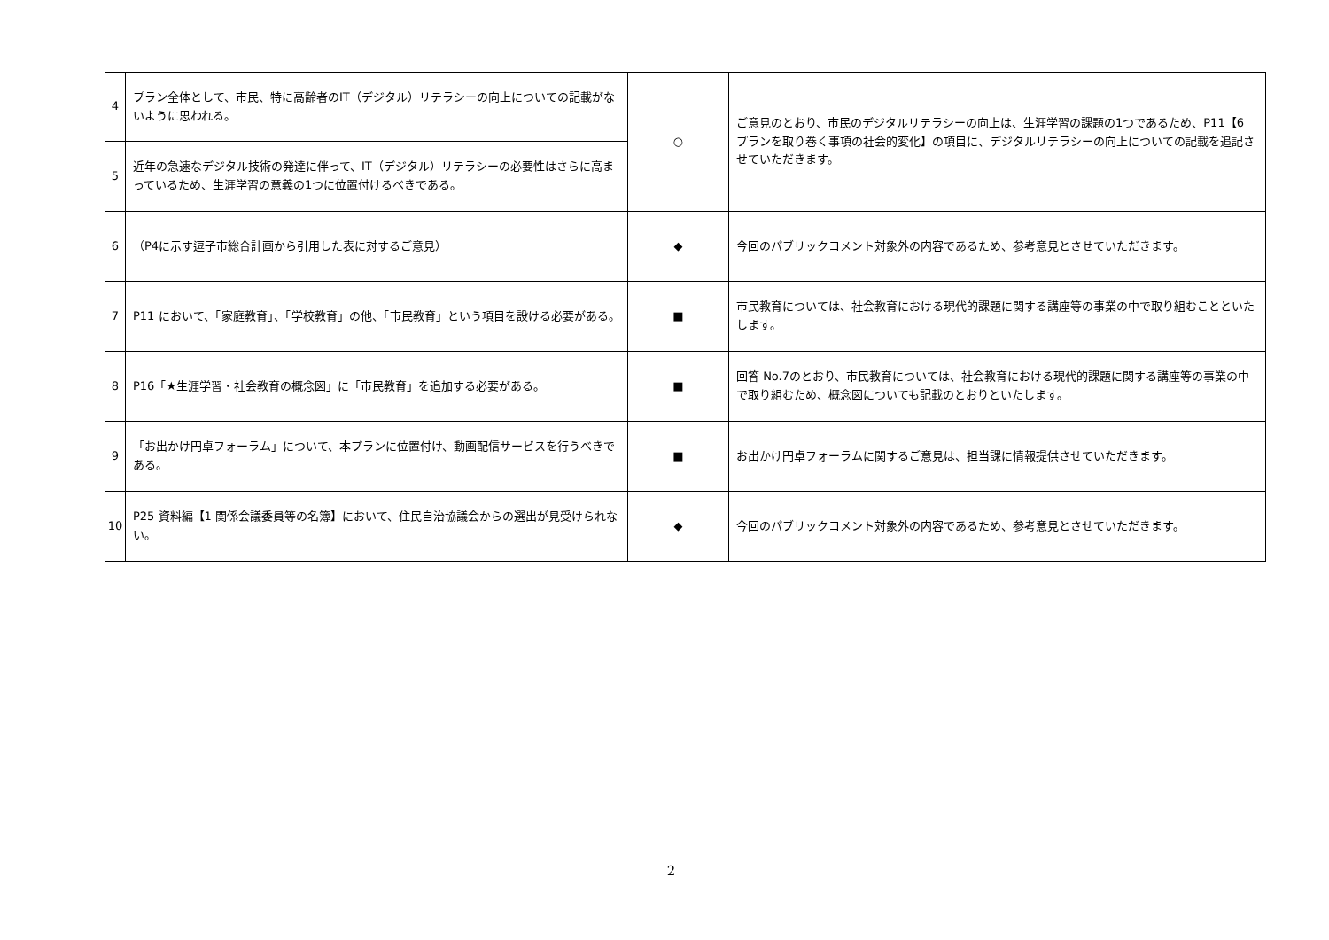| 4 | プラン全体として、市民、特に高齢者のIT（デジタル）リテラシーの向上についての記載がないように思われる。 | ○ | ご意見のとおり、市民のデジタルリテラシーの向上は、生涯学習の課題の1つであるため、P11【6 プランを取り巻く事項の社会的変化】の項目に、デジタルリテラシーの向上についての記載を追記させていただきます。 |
| 5 | 近年の急速なデジタル技術の発達に伴って、IT（デジタル）リテラシーの必要性はさらに高まっているため、生涯学習の意義の1つに位置付けるべきである。 | | |
| 6 | （P4に示す逗子市総合計画から引用した表に対するご意見） | ◆ | 今回のパブリックコメント対象外の内容であるため、参考意見とさせていただきます。 |
| 7 | P11 において、「家庭教育」、「学校教育」の他、「市民教育」という項目を設ける必要がある。 | ■ | 市民教育については、社会教育における現代的課題に関する講座等の事業の中で取り組むことといたします。 |
| 8 | P16「★生涯学習・社会教育の概念図」に「市民教育」を追加する必要がある。 | ■ | 回答 No.7のとおり、市民教育については、社会教育における現代的課題に関する講座等の事業の中で取り組むため、概念図についても記載のとおりといたします。 |
| 9 | 「お出かけ円卓フォーラム」について、本プランに位置付け、動画配信サービスを行うべきである。 | ■ | お出かけ円卓フォーラムに関するご意見は、担当課に情報提供させていただきます。 |
| 10 | P25 資料編【1 関係会議委員等の名簿】において、住民自治協議会からの選出が見受けられない。 | ◆ | 今回のパブリックコメント対象外の内容であるため、参考意見とさせていただきます。 |
2